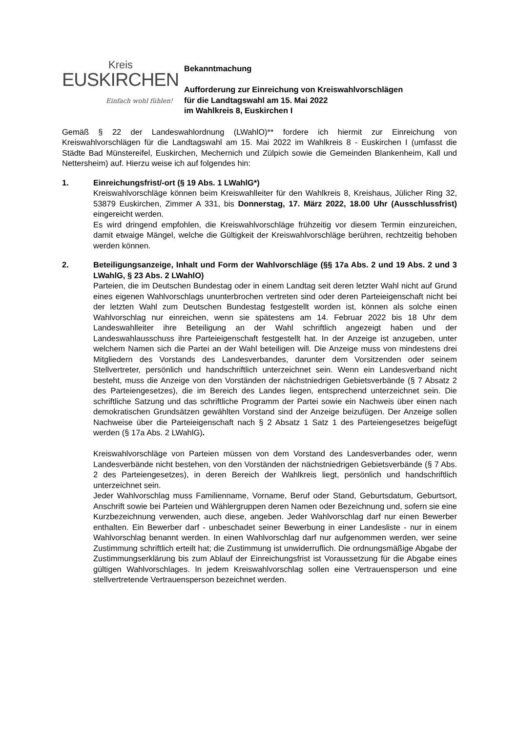Kreis
EUSKIRCHEN
Einfach wohl fühlen!
Bekanntmachung
Aufforderung zur Einreichung von Kreiswahlvorschlägen
für die Landtagswahl am 15. Mai 2022
im Wahlkreis 8, Euskirchen I
Gemäß § 22 der Landeswahlordnung (LWahlO)** fordere ich hiermit zur Einreichung von Kreiswahlvorschlägen für die Landtagswahl am 15. Mai 2022 im Wahlkreis 8 - Euskirchen I (umfasst die Städte Bad Münstereifel, Euskirchen, Mechernich und Zülpich sowie die Gemeinden Blankenheim, Kall und Nettersheim) auf. Hierzu weise ich auf folgendes hin:
1. Einreichungsfrist/-ort (§ 19 Abs. 1 LWahlG*)
Kreiswahlvorschläge können beim Kreiswahlleiter für den Wahlkreis 8, Kreishaus, Jülicher Ring 32, 53879 Euskirchen, Zimmer A 331, bis Donnerstag, 17. März 2022, 18.00 Uhr (Ausschlussfrist) eingereicht werden.
Es wird dringend empfohlen, die Kreiswahlvorschläge frühzeitig vor diesem Termin einzureichen, damit etwaige Mängel, welche die Gültigkeit der Kreiswahlvorschläge berühren, rechtzeitig behoben werden können.
2. Beteiligungsanzeige, Inhalt und Form der Wahlvorschläge (§§ 17a Abs. 2 und 19 Abs. 2 und 3 LWahlG, § 23 Abs. 2 LWahlO)
Parteien, die im Deutschen Bundestag oder in einem Landtag seit deren letzter Wahl nicht auf Grund eines eigenen Wahlvorschlags ununterbrochen vertreten sind oder deren Parteieigenschaft nicht bei der letzten Wahl zum Deutschen Bundestag festgestellt worden ist, können als solche einen Wahlvorschlag nur einreichen, wenn sie spätestens am 14. Februar 2022 bis 18 Uhr dem Landeswahlleiter ihre Beteiligung an der Wahl schriftlich angezeigt haben und der Landeswahlausschuss ihre Parteieigenschaft festgestellt hat. In der Anzeige ist anzugeben, unter welchem Namen sich die Partei an der Wahl beteiligen will. Die Anzeige muss von mindestens drei Mitgliedern des Vorstands des Landesverbandes, darunter dem Vorsitzenden oder seinem Stellvertreter, persönlich und handschriftlich unterzeichnet sein. Wenn ein Landesverband nicht besteht, muss die Anzeige von den Vorständen der nächstniedrigen Gebietsverbände (§ 7 Absatz 2 des Parteiengesetzes), die im Bereich des Landes liegen, entsprechend unterzeichnet sein. Die schriftliche Satzung und das schriftliche Programm der Partei sowie ein Nachweis über einen nach demokratischen Grundsätzen gewählten Vorstand sind der Anzeige beizufügen. Der Anzeige sollen Nachweise über die Parteieigenschaft nach § 2 Absatz 1 Satz 1 des Parteiengesetzes beigefügt werden (§ 17a Abs. 2 LWahlG).
Kreiswahlvorschläge von Parteien müssen von dem Vorstand des Landesverbandes oder, wenn Landesverbände nicht bestehen, von den Vorständen der nächstniedrigen Gebietsverbände (§ 7 Abs. 2 des Parteiengesetzes), in deren Bereich der Wahlkreis liegt, persönlich und handschriftlich unterzeichnet sein.
Jeder Wahlvorschlag muss Familienname, Vorname, Beruf oder Stand, Geburtsdatum, Geburtsort, Anschrift sowie bei Parteien und Wählergruppen deren Namen oder Bezeichnung und, sofern sie eine Kurzbezeichnung verwenden, auch diese, angeben. Jeder Wahlvorschlag darf nur einen Bewerber enthalten. Ein Bewerber darf - unbeschadet seiner Bewerbung in einer Landesliste - nur in einem Wahlvorschlag benannt werden. In einen Wahlvorschlag darf nur aufgenommen werden, wer seine Zustimmung schriftlich erteilt hat; die Zustimmung ist unwiderruflich. Die ordnungsmäßige Abgabe der Zustimmungserklärung bis zum Ablauf der Einreichungsfrist ist Voraussetzung für die Abgabe eines gültigen Wahlvorschlages. In jedem Kreiswahlvorschlag sollen eine Vertrauensperson und eine stellvertretende Vertrauensperson bezeichnet werden.